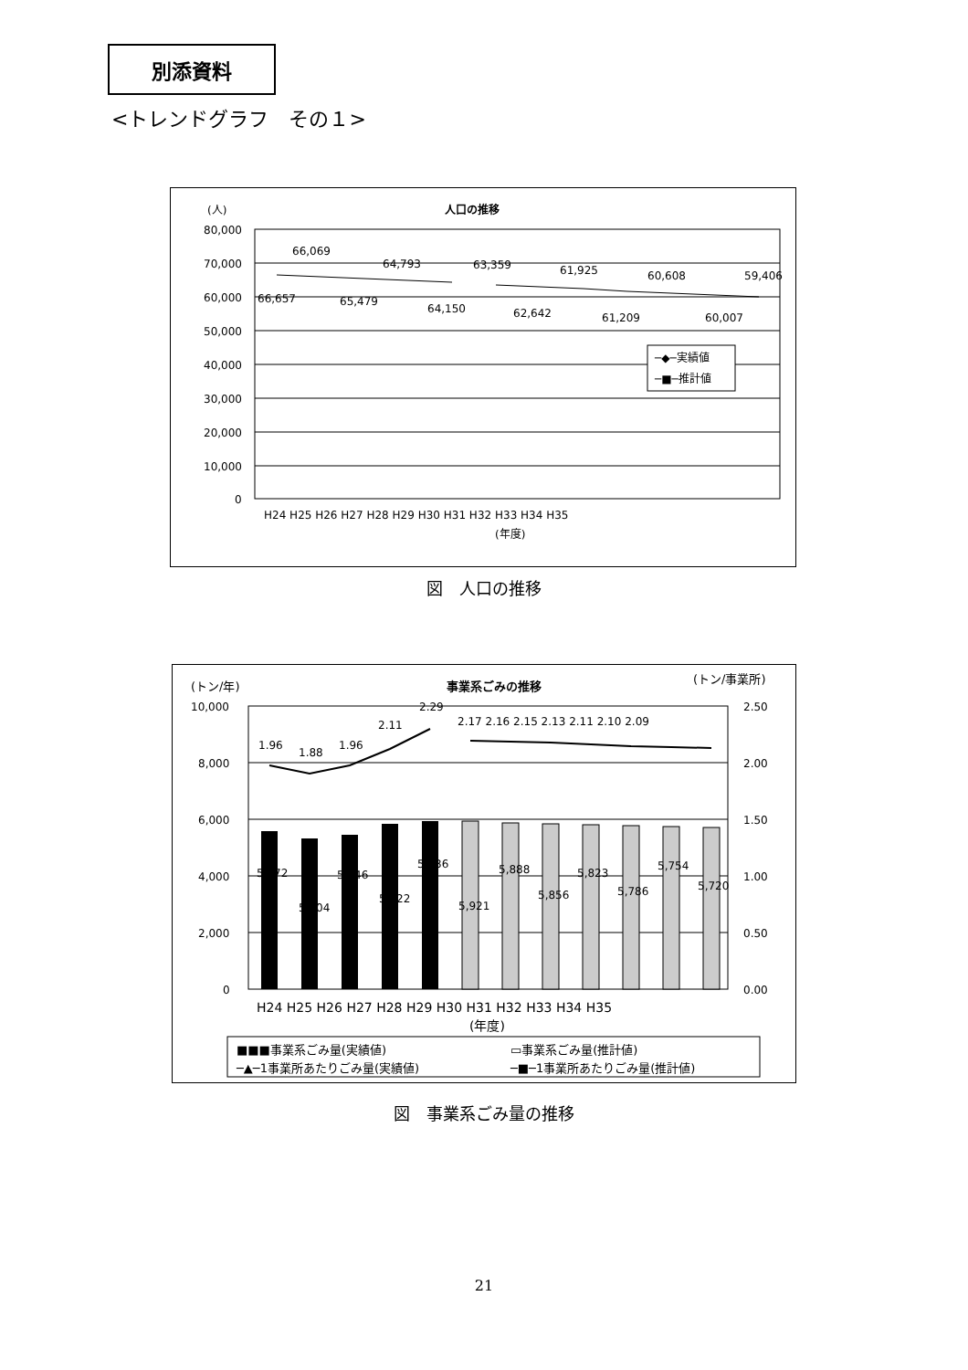別添資料
<トレンドグラフ　その１>
(人)
人口の推移
80,000
70,000
60,000
50,000
40,000
30,000
20,000
10,000
0
66,657
66,069
65,479
64,793
64,150
63,359
62,642
61,925
61,209
60,608
60,007
59,406
H24 H25 H26 H27 H28 H29 H30 H31 H32 H33 H34 H35
(年度)
─◆─実績値
─■─推計値
図　人口の推移
(トン/年)
事業系ごみの推移
(トン/事業所)
10,000
8,000
6,000
4,000
2,000
0
2.50
2.00
1.50
1.00
0.50
0.00
1.96
1.88
1.96
2.11
2.29
2.17 2.16 2.15 2.13 2.11 2.10 2.09
5,572
5,304
5,446
5,822
5,936
5,921
5,888
5,856
5,823
5,786
5,754
5,720
H24 H25 H26 H27 H28 H29 H30 H31 H32 H33 H34 H35
(年度)
■■■事業系ごみ量(実績値)
▭事業系ごみ量(推計値)
─▲─1事業所あたりごみ量(実績値)
─■─1事業所あたりごみ量(推計値)
図　事業系ごみ量の推移
21